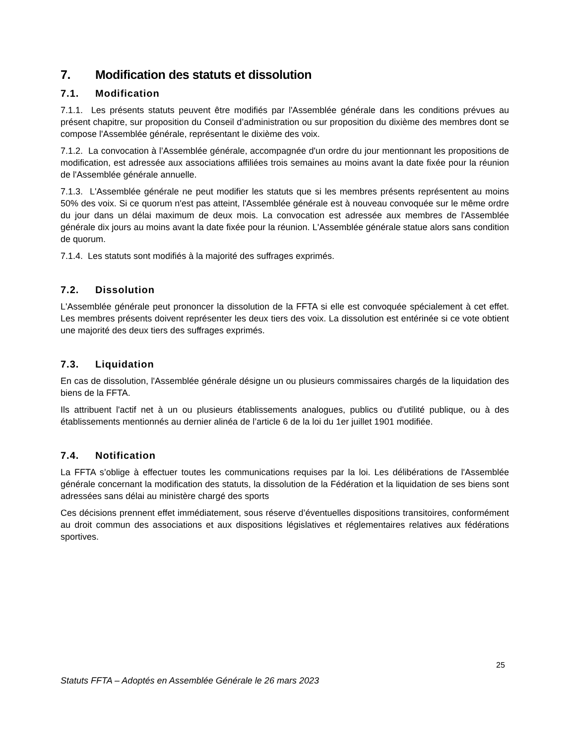7. Modification des statuts et dissolution
7.1. Modification
7.1.1. Les présents statuts peuvent être modifiés par l'Assemblée générale dans les conditions prévues au présent chapitre, sur proposition du Conseil d’administration ou sur proposition du dixième des membres dont se compose l'Assemblée générale, représentant le dixième des voix.
7.1.2. La convocation à l’Assemblée générale, accompagnée d'un ordre du jour mentionnant les propositions de modification, est adressée aux associations affiliées trois semaines au moins avant la date fixée pour la réunion de l'Assemblée générale annuelle.
7.1.3. L'Assemblée générale ne peut modifier les statuts que si les membres présents représentent au moins 50% des voix. Si ce quorum n'est pas atteint, l'Assemblée générale est à nouveau convoquée sur le même ordre du jour dans un délai maximum de deux mois. La convocation est adressée aux membres de l'Assemblée générale dix jours au moins avant la date fixée pour la réunion. L'Assemblée générale statue alors sans condition de quorum.
7.1.4. Les statuts sont modifiés à la majorité des suffrages exprimés.
7.2. Dissolution
L'Assemblée générale peut prononcer la dissolution de la FFTA si elle est convoquée spécialement à cet effet. Les membres présents doivent représenter les deux tiers des voix. La dissolution est entérinée si ce vote obtient une majorité des deux tiers des suffrages exprimés.
7.3. Liquidation
En cas de dissolution, l'Assemblée générale désigne un ou plusieurs commissaires chargés de la liquidation des biens de la FFTA.
Ils attribuent l'actif net à un ou plusieurs établissements analogues, publics ou d'utilité publique, ou à des établissements mentionnés au dernier alinéa de l’article 6 de la loi du 1er juillet 1901 modifiée.
7.4. Notification
La FFTA s’oblige à effectuer toutes les communications requises par la loi. Les délibérations de l'Assemblée générale concernant la modification des statuts, la dissolution de la Fédération et la liquidation de ses biens sont adressées sans délai au ministère chargé des sports
Ces décisions prennent effet immédiatement, sous réserve d’éventuelles dispositions transitoires, conformément au droit commun des associations et aux dispositions législatives et réglementaires relatives aux fédérations sportives.
25
Statuts FFTA – Adoptés en Assemblée Générale le 26 mars 2023